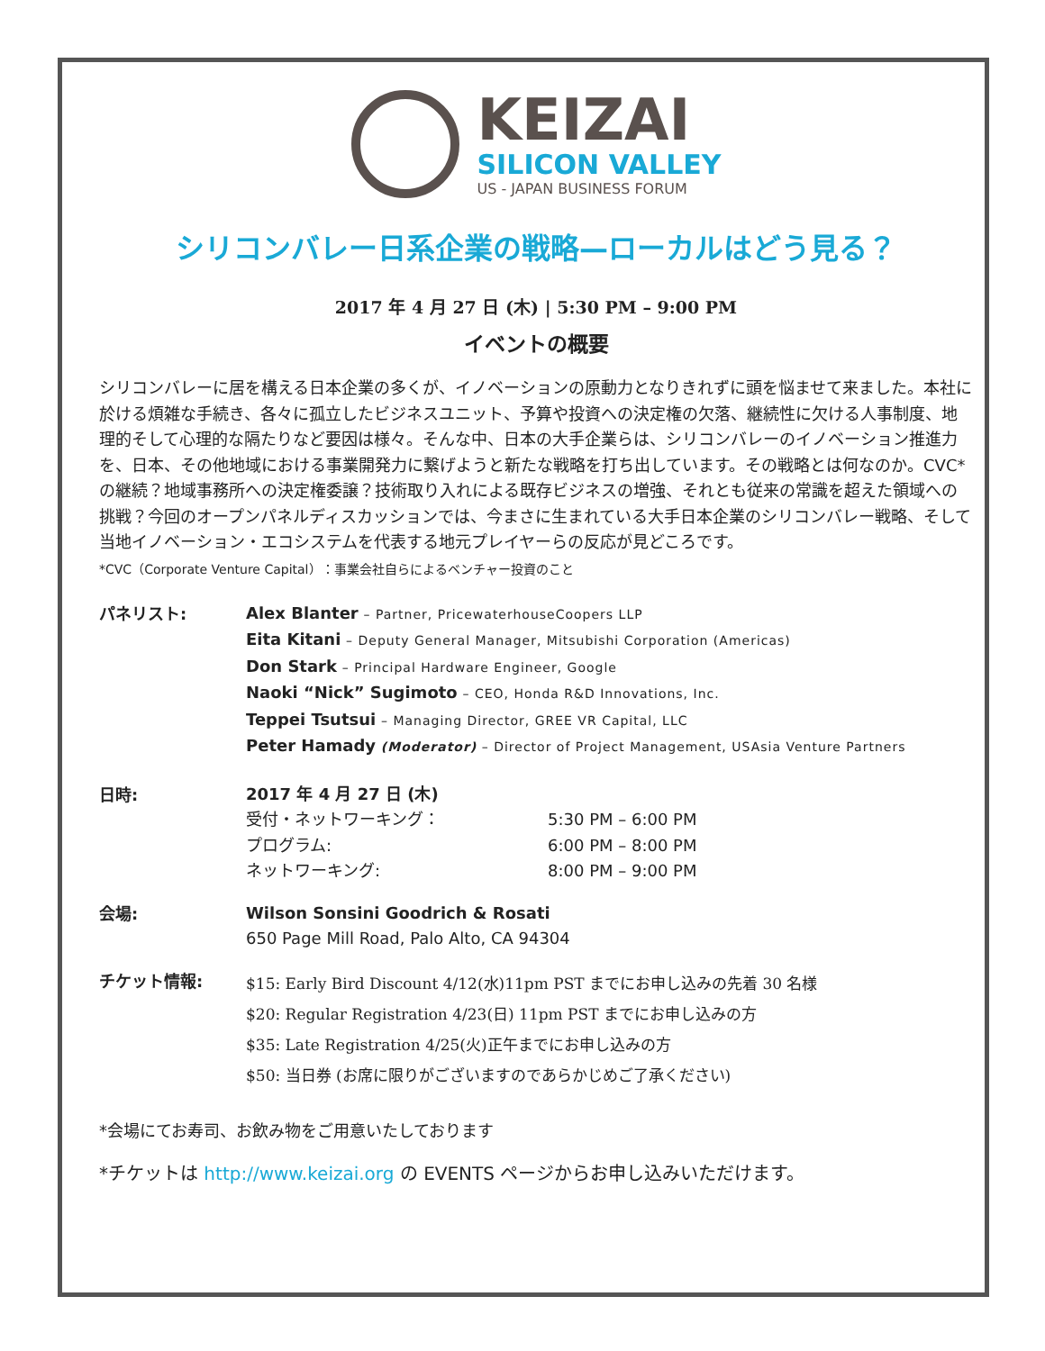KEIZAI
SILICON VALLEY
US - JAPAN BUSINESS FORUM
シリコンバレー日系企業の戦略—ローカルはどう見る？
2017 年 4 月 27 日 (木) | 5:30 PM – 9:00 PM
イベントの概要
シリコンバレーに居を構える日本企業の多くが、イノベーションの原動力となりきれずに頭を悩ませて来ました。本社に於ける煩雑な手続き、各々に孤立したビジネスユニット、予算や投資への決定権の欠落、継続性に欠ける人事制度、地理的そして心理的な隔たりなど要因は様々。そんな中、日本の大手企業らは、シリコンバレーのイノベーション推進力を、日本、その他地域における事業開発力に繋げようと新たな戦略を打ち出しています。その戦略とは何なのか。CVC*の継続？地域事務所への決定権委譲？技術取り入れによる既存ビジネスの増強、それとも従来の常識を超えた領域への挑戦？今回のオープンパネルディスカッションでは、今まさに生まれている大手日本企業のシリコンバレー戦略、そして当地イノベーション・エコシステムを代表する地元プレイヤーらの反応が見どころです。
*CVC（Corporate Venture Capital）：事業会社自らによるベンチャー投資のこと
パネリスト:
Alex Blanter – Partner, PricewaterhouseCoopers LLP
Eita Kitani – Deputy General Manager, Mitsubishi Corporation (Americas)
Don Stark – Principal Hardware Engineer, Google
Naoki “Nick” Sugimoto – CEO, Honda R&D Innovations, Inc.
Teppei Tsutsui – Managing Director, GREE VR Capital, LLC
Peter Hamady (Moderator) – Director of Project Management, USAsia Venture Partners
日時:
2017 年 4 月 27 日 (木)
| 受付・ネットワーキング： | 5:30 PM – 6:00 PM |
| プログラム: | 6:00 PM – 8:00 PM |
| ネットワーキング: | 8:00 PM – 9:00 PM |
会場:
Wilson Sonsini Goodrich & Rosati
650 Page Mill Road, Palo Alto, CA 94304
チケット情報:
$15: Early Bird Discount 4/12(水)11pm PST までにお申し込みの先着 30 名様
$20: Regular Registration 4/23(日) 11pm PST までにお申し込みの方
$35: Late Registration 4/25(火)正午までにお申し込みの方
$50: 当日券 (お席に限りがございますのであらかじめご了承ください)
*会場にてお寿司、お飲み物をご用意いたしております
*チケットは http://www.keizai.org の EVENTS ページからお申し込みいただけます。